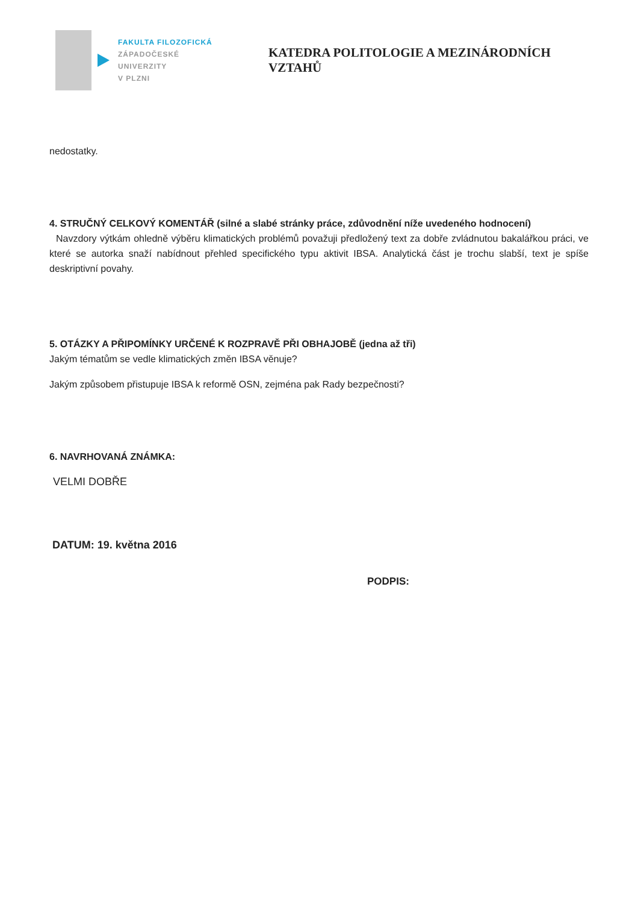FAKULTA FILOZOFICKÁ
ZÁPADOČESKÉ
UNIVERZITY
V PLZNI
KATEDRA POLITOLOGIE A MEZINÁRODNÍCH VZTAHŮ
nedostatky.
4. STRUČNÝ CELKOVÝ KOMENTÁŘ (silné a slabé stránky práce, zdůvodnění níže uvedeného hodnocení)
Navzdory výtkám ohledně výběru klimatických problémů považuji předložený text za dobře zvládnutou bakalářkou práci, ve které se autorka snaží nabídnout přehled specifického typu aktivit IBSA. Analytická část je trochu slabší, text je spíše deskriptivní povahy.
5. OTÁZKY A PŘIPOMÍNKY URČENÉ K ROZPRAVĚ PŘI OBHAJOBĚ (jedna až tři)
Jakým tématům se vedle klimatických změn IBSA věnuje?
Jakým způsobem přistupuje IBSA k reformě OSN, zejména pak Rady bezpečnosti?
6. NAVRHOVANÁ ZNÁMKA:
VELMI DOBŘE
DATUM: 19. května 2016
PODPIS: